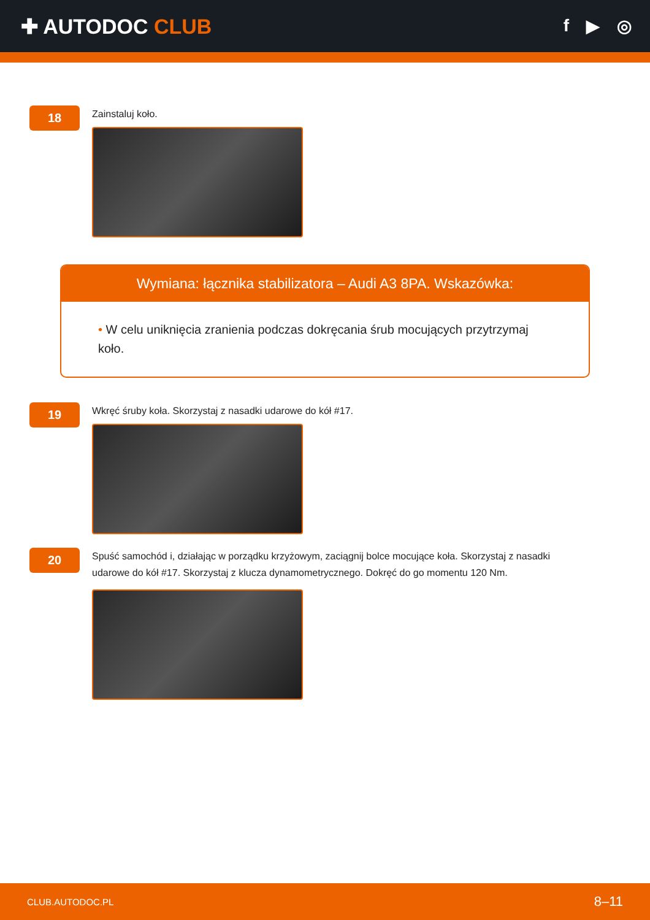✚ AUTODOC CLUB
f ▶ ◎
18
Zainstaluj koło.
Wymiana: łącznika stabilizatora – Audi A3 8PA. Wskazówka:
• W celu uniknięcia zranienia podczas dokręcania śrub mocujących przytrzymaj koło.
19
Wkręć śruby koła. Skorzystaj z nasadki udarowe do kół #17.
20
Spuść samochód i, działając w porządku krzyżowym, zaciągnij bolce mocujące koła. Skorzystaj z nasadki udarowe do kół #17. Skorzystaj z klucza dynamometrycznego. Dokręć do go momentu 120 Nm.
CLUB.AUTODOC.PL 8–11